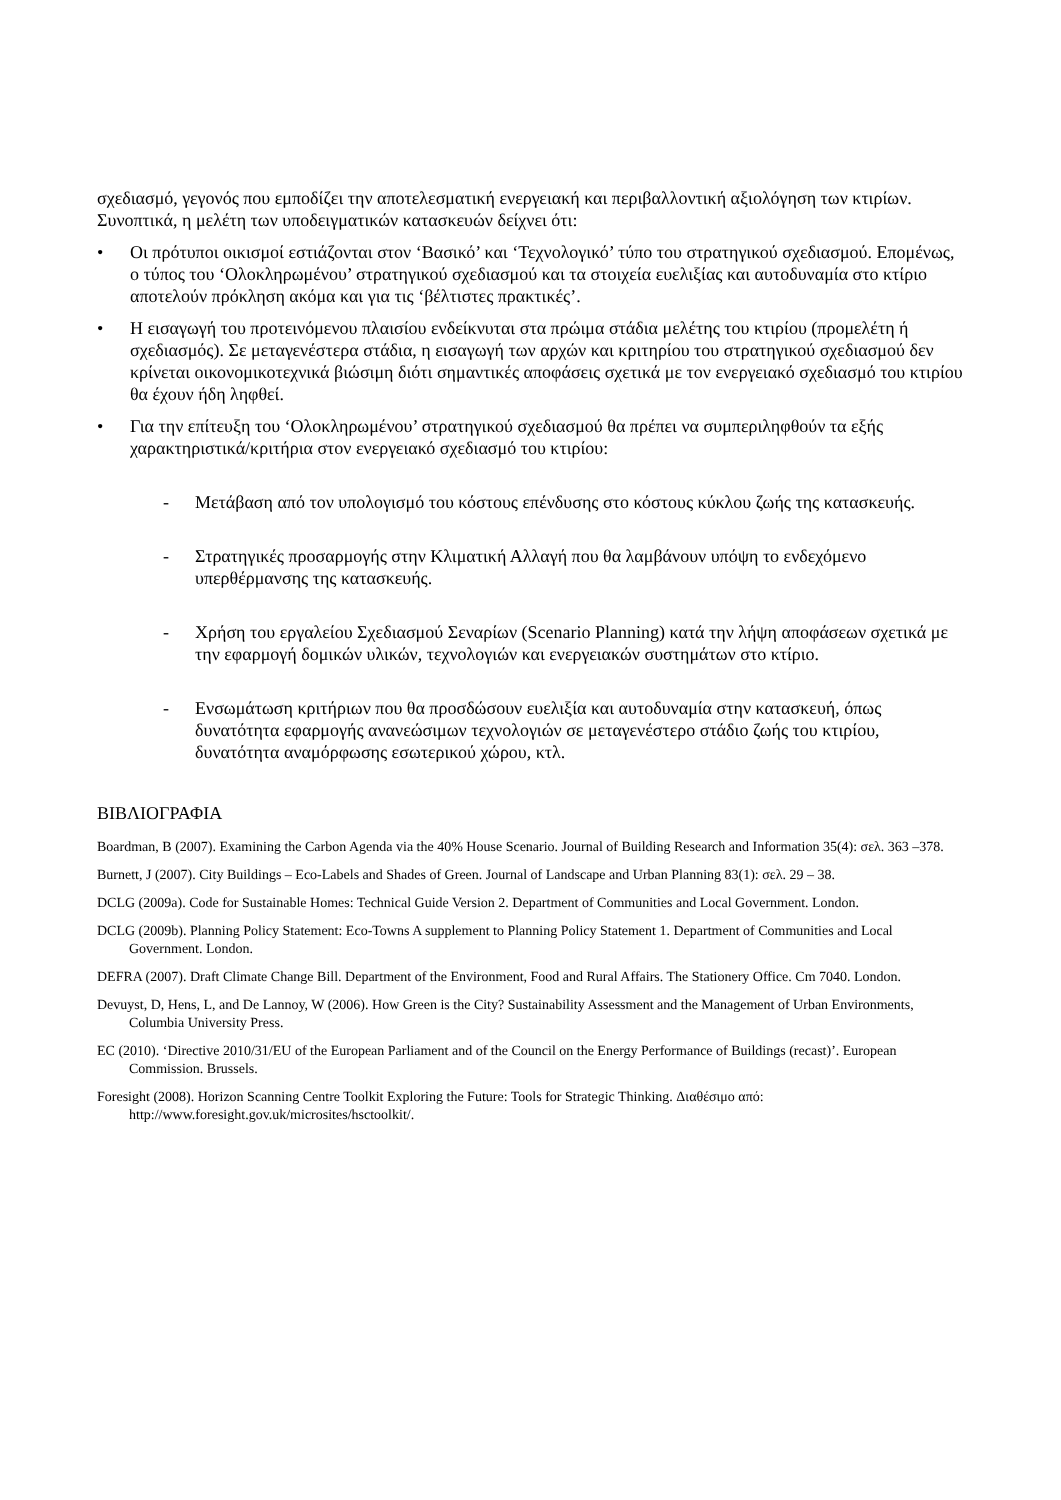σχεδιασμό, γεγονός που εμποδίζει την αποτελεσματική ενεργειακή και περιβαλλοντική αξιολόγηση των κτιρίων. Συνοπτικά, η μελέτη των υποδειγματικών κατασκευών δείχνει ότι:
• Οι πρότυποι οικισμοί εστιάζονται στον ‘Βασικό’ και ‘Τεχνολογικό’ τύπο του στρατηγικού σχεδιασμού. Επομένως, ο τύπος του ‘Ολοκληρωμένου’ στρατηγικού σχεδιασμού και τα στοιχεία ευελιξίας και αυτοδυναμία στο κτίριο αποτελούν πρόκληση ακόμα και για τις ‘βέλτιστες πρακτικές’.
• Η εισαγωγή του προτεινόμενου πλαισίου ενδείκνυται στα πρώιμα στάδια μελέτης του κτιρίου (προμελέτη ή σχεδιασμός). Σε μεταγενέστερα στάδια, η εισαγωγή των αρχών και κριτηρίου του στρατηγικού σχεδιασμού δεν κρίνεται οικονομικοτεχνικά βιώσιμη διότι σημαντικές αποφάσεις σχετικά με τον ενεργειακό σχεδιασμό του κτιρίου θα έχουν ήδη ληφθεί.
• Για την επίτευξη του ‘Ολοκληρωμένου’ στρατηγικού σχεδιασμού θα πρέπει να συμπεριληφθούν τα εξής χαρακτηριστικά/κριτήρια στον ενεργειακό σχεδιασμό του κτιρίου:
- Μετάβαση από τον υπολογισμό του κόστους επένδυσης στο κόστους κύκλου ζωής της κατασκευής.
- Στρατηγικές προσαρμογής στην Κλιματική Αλλαγή που θα λαμβάνουν υπόψη το ενδεχόμενο υπερθέρμανσης της κατασκευής.
- Χρήση του εργαλείου Σχεδιασμού Σεναρίων (Scenario Planning) κατά την λήψη αποφάσεων σχετικά με την εφαρμογή δομικών υλικών, τεχνολογιών και ενεργειακών συστημάτων στο κτίριο.
- Ενσωμάτωση κριτήριων που θα προσδώσουν ευελιξία και αυτοδυναμία στην κατασκευή, όπως δυνατότητα εφαρμογής ανανεώσιμων τεχνολογιών σε μεταγενέστερο στάδιο ζωής του κτιρίου, δυνατότητα αναμόρφωσης εσωτερικού χώρου, κτλ.
ΒΙΒΛΙΟΓΡΑΦΙΑ
Boardman, B (2007). Examining the Carbon Agenda via the 40% House Scenario. Journal of Building Research and Information 35(4): σελ. 363 –378.
Burnett, J (2007). City Buildings – Eco-Labels and Shades of Green. Journal of Landscape and Urban Planning 83(1): σελ. 29 – 38.
DCLG (2009a). Code for Sustainable Homes: Technical Guide Version 2. Department of Communities and Local Government. London.
DCLG (2009b). Planning Policy Statement: Eco-Towns A supplement to Planning Policy Statement 1. Department of Communities and Local Government. London.
DEFRA (2007). Draft Climate Change Bill. Department of the Environment, Food and Rural Affairs. The Stationery Office. Cm 7040. London.
Devuyst, D, Hens, L, and De Lannoy, W (2006). How Green is the City? Sustainability Assessment and the Management of Urban Environments, Columbia University Press.
EC (2010). ‘Directive 2010/31/EU of the European Parliament and of the Council on the Energy Performance of Buildings (recast)’. European Commission. Brussels.
Foresight (2008). Horizon Scanning Centre Toolkit Exploring the Future: Tools for Strategic Thinking. Διαθέσιμο από: http://www.foresight.gov.uk/microsites/hsctoolkit/.